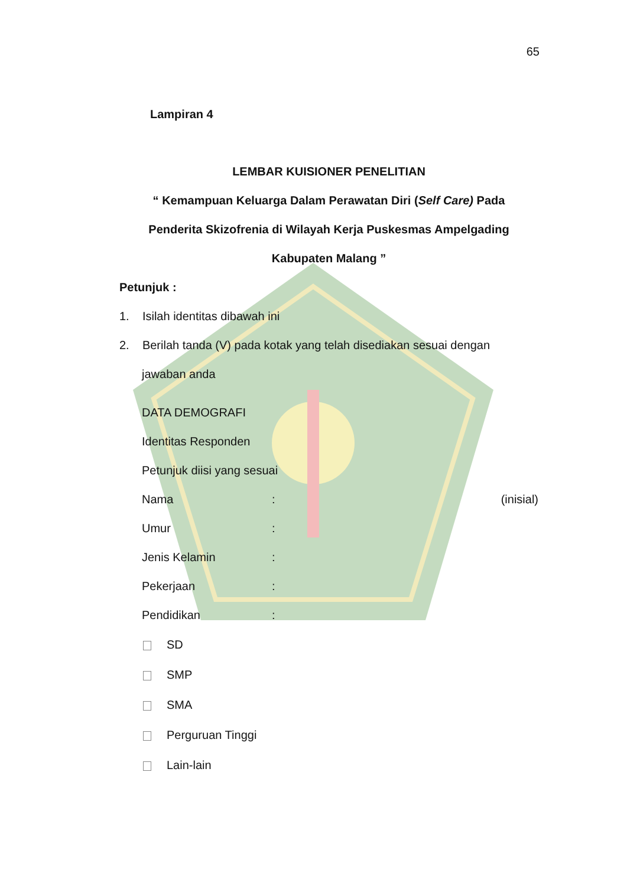65
Lampiran 4
LEMBAR KUISIONER PENELITIAN
“ Kemampuan Keluarga Dalam Perawatan Diri (Self Care) Pada
Penderita Skizofrenia di Wilayah Kerja Puskesmas Ampelgading
Kabupaten Malang ”
Petunjuk :
1. Isilah identitas dibawah ini
2. Berilah tanda (V) pada kotak yang telah disediakan sesuai dengan
jawaban anda
DATA DEMOGRAFI
Identitas Responden
Petunjuk diisi yang sesuai
Nama: (inisial)
Umur:
Jenis Kelamin:
Pekerjaan:
Pendidikan:
SD
SMP
SMA
Perguruan Tinggi
Lain-lain